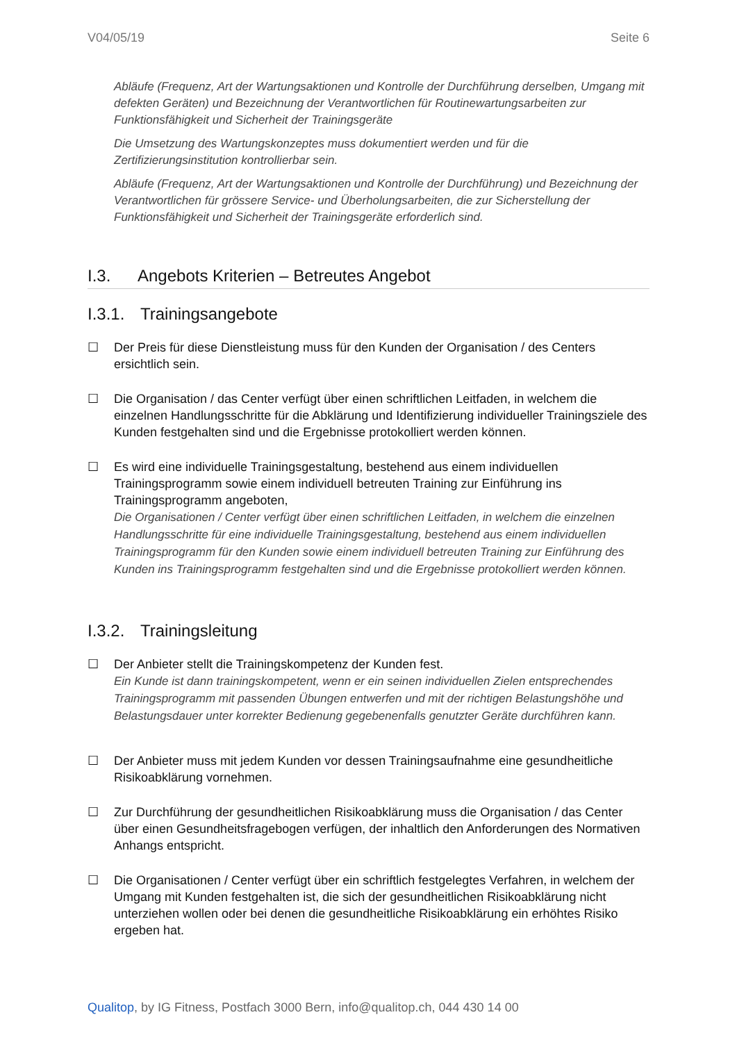V04/05/19 Seite 6
Abläufe (Frequenz, Art der Wartungsaktionen und Kontrolle der Durchführung derselben, Umgang mit defekten Geräten) und Bezeichnung der Verantwortlichen für Routinewartungsarbeiten zur Funktionsfähigkeit und Sicherheit der Trainingsgeräte
Die Umsetzung des Wartungskonzeptes muss dokumentiert werden und für die Zertifizierungsinstitution kontrollierbar sein.
Abläufe (Frequenz, Art der Wartungsaktionen und Kontrolle der Durchführung) und Bezeichnung der Verantwortlichen für grössere Service- und Überholungsarbeiten, die zur Sicherstellung der Funktionsfähigkeit und Sicherheit der Trainingsgeräte erforderlich sind.
I.3. Angebots Kriterien – Betreutes Angebot
I.3.1. Trainingsangebote
☐ Der Preis für diese Dienstleistung muss für den Kunden der Organisation / des Centers ersichtlich sein.
☐ Die Organisation / das Center verfügt über einen schriftlichen Leitfaden, in welchem die einzelnen Handlungsschritte für die Abklärung und Identifizierung individueller Trainingsziele des Kunden festgehalten sind und die Ergebnisse protokolliert werden können.
☐ Es wird eine individuelle Trainingsgestaltung, bestehend aus einem individuellen Trainingsprogramm sowie einem individuell betreuten Training zur Einführung ins Trainingsprogramm angeboten,
Die Organisationen / Center verfügt über einen schriftlichen Leitfaden, in welchem die einzelnen Handlungsschritte für eine individuelle Trainingsgestaltung, bestehend aus einem individuellen Trainingsprogramm für den Kunden sowie einem individuell betreuten Training zur Einführung des Kunden ins Trainingsprogramm festgehalten sind und die Ergebnisse protokolliert werden können.
I.3.2. Trainingsleitung
☐ Der Anbieter stellt die Trainingskompetenz der Kunden fest.
Ein Kunde ist dann trainingskompetent, wenn er ein seinen individuellen Zielen entsprechendes Trainingsprogramm mit passenden Übungen entwerfen und mit der richtigen Belastungshöhe und Belastungsdauer unter korrekter Bedienung gegebenenfalls genutzter Geräte durchführen kann.
☐ Der Anbieter muss mit jedem Kunden vor dessen Trainingsaufnahme eine gesundheitliche Risikoabklärung vornehmen.
☐ Zur Durchführung der gesundheitlichen Risikoabklärung muss die Organisation / das Center über einen Gesundheitsfragebogen verfügen, der inhaltlich den Anforderungen des Normativen Anhangs entspricht.
☐ Die Organisationen / Center verfügt über ein schriftlich festgelegtes Verfahren, in welchem der Umgang mit Kunden festgehalten ist, die sich der gesundheitlichen Risikoabklärung nicht unterziehen wollen oder bei denen die gesundheitliche Risikoabklärung ein erhöhtes Risiko ergeben hat.
Qualitop, by IG Fitness, Postfach 3000 Bern, info@qualitop.ch, 044 430 14 00